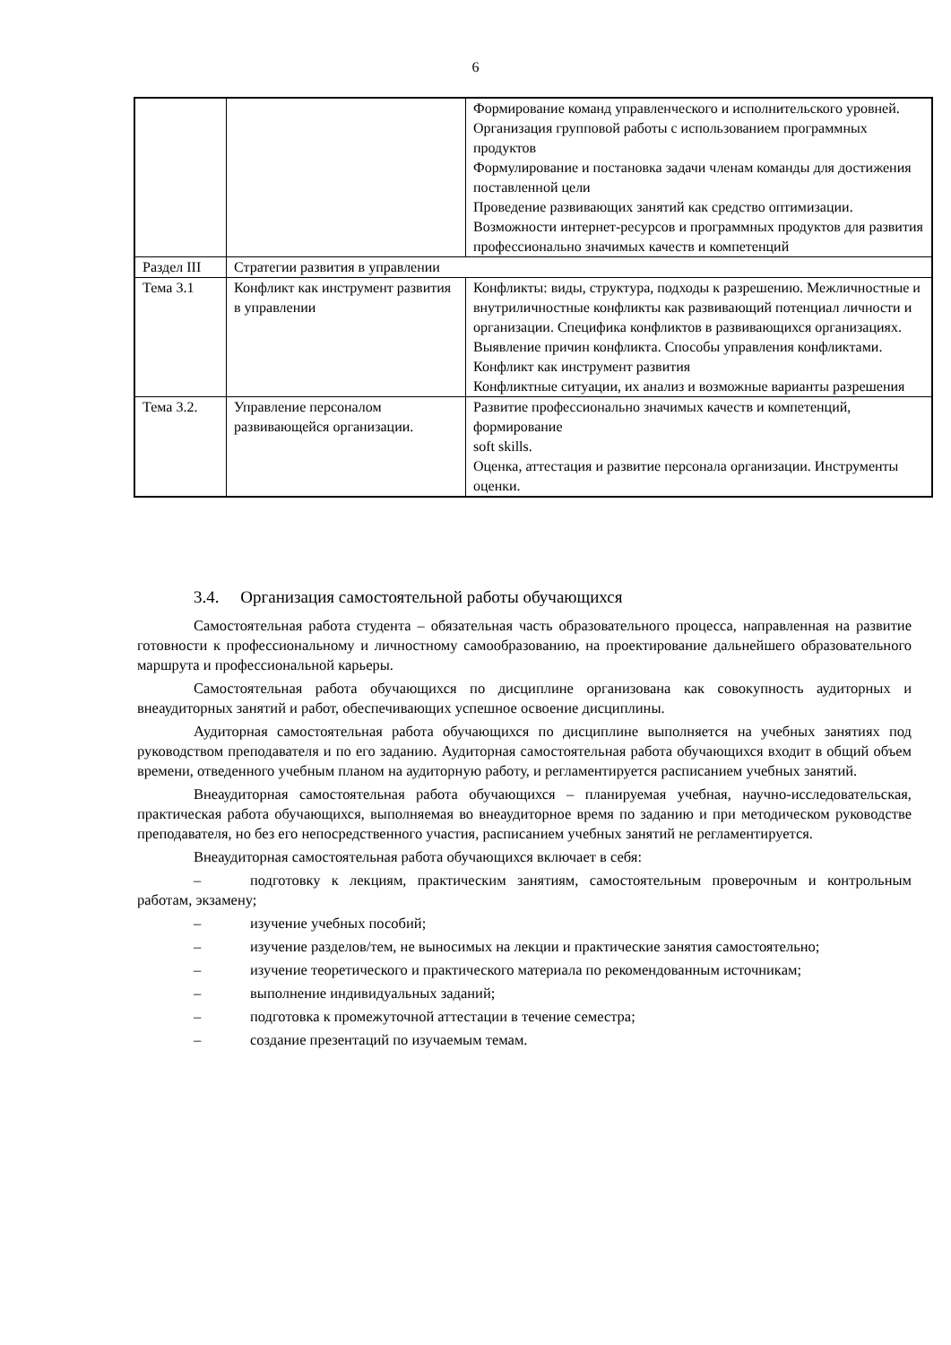6
| | | Формирование команд управленческого и исполнительского уровней. Организация групповой работы с использованием программных продуктов Формулирование и постановка задачи членам команды для достижения поставленной цели Проведение развивающих занятий как средство оптимизации. Возможности интернет-ресурсов и программных продуктов для развития профессионально значимых качеств и компетенций |
| Раздел III | Стратегии развития в управлении | |
| Тема 3.1 | Конфликт как инструмент развития в управлении | Конфликты: виды, структура, подходы к разрешению. Межличностные и внутриличностные конфликты как развивающий потенциал личности и организации. Специфика конфликтов в развивающихся организациях. Выявление причин конфликта. Способы управления конфликтами. Конфликт как инструмент развития Конфликтные ситуации, их анализ и возможные варианты разрешения |
| Тема 3.2. | Управление персоналом развивающейся организации. | Развитие профессионально значимых качеств и компетенций, формирование soft skills. Оценка, аттестация и развитие персонала организации. Инструменты оценки. |
3.4. Организация самостоятельной работы обучающихся
Самостоятельная работа студента – обязательная часть образовательного процесса, направленная на развитие готовности к профессиональному и личностному самообразованию, на проектирование дальнейшего образовательного маршрута и профессиональной карьеры.
Самостоятельная работа обучающихся по дисциплине организована как совокупность аудиторных и внеаудиторных занятий и работ, обеспечивающих успешное освоение дисциплины.
Аудиторная самостоятельная работа обучающихся по дисциплине выполняется на учебных занятиях под руководством преподавателя и по его заданию. Аудиторная самостоятельная работа обучающихся входит в общий объем времени, отведенного учебным планом на аудиторную работу, и регламентируется расписанием учебных занятий.
Внеаудиторная самостоятельная работа обучающихся – планируемая учебная, научно-исследовательская, практическая работа обучающихся, выполняемая во внеаудиторное время по заданию и при методическом руководстве преподавателя, но без его непосредственного участия, расписанием учебных занятий не регламентируется.
Внеаудиторная самостоятельная работа обучающихся включает в себя:
– подготовку к лекциям, практическим занятиям, самостоятельным проверочным и контрольным работам, экзамену;
– изучение учебных пособий;
– изучение разделов/тем, не выносимых на лекции и практические занятия самостоятельно;
– изучение теоретического и практического материала по рекомендованным источникам;
– выполнение индивидуальных заданий;
– подготовка к промежуточной аттестации в течение семестра;
– создание презентаций по изучаемым темам.